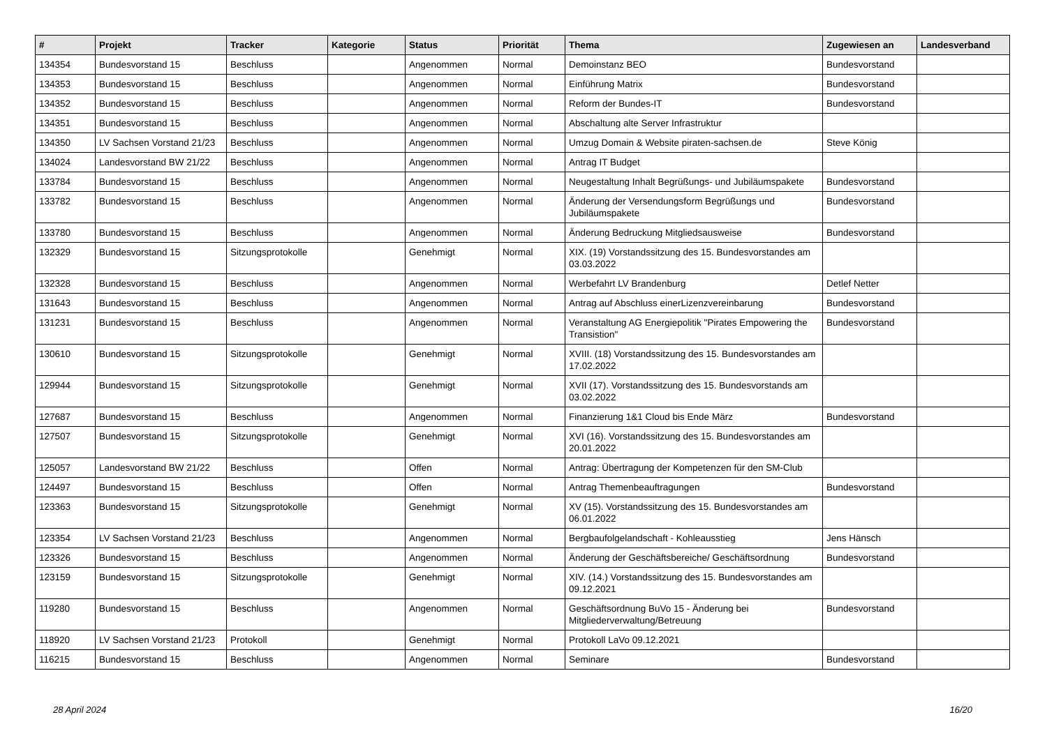| # | Projekt | Tracker | Kategorie | Status | Priorität | Thema | Zugewiesen an | Landesverband |
| --- | --- | --- | --- | --- | --- | --- | --- | --- |
| 134354 | Bundesvorstand 15 | Beschluss | | Angenommen | Normal | Demoinstanz BEO | Bundesvorstand | |
| 134353 | Bundesvorstand 15 | Beschluss | | Angenommen | Normal | Einführung Matrix | Bundesvorstand | |
| 134352 | Bundesvorstand 15 | Beschluss | | Angenommen | Normal | Reform der Bundes-IT | Bundesvorstand | |
| 134351 | Bundesvorstand 15 | Beschluss | | Angenommen | Normal | Abschaltung alte Server Infrastruktur | | |
| 134350 | LV Sachsen Vorstand 21/23 | Beschluss | | Angenommen | Normal | Umzug Domain & Website piraten-sachsen.de | Steve König | |
| 134024 | Landesvorstand BW 21/22 | Beschluss | | Angenommen | Normal | Antrag IT Budget | | |
| 133784 | Bundesvorstand 15 | Beschluss | | Angenommen | Normal | Neugestaltung Inhalt Begrüßungs- und Jubiläumspakete | Bundesvorstand | |
| 133782 | Bundesvorstand 15 | Beschluss | | Angenommen | Normal | Änderung der Versendungsform Begrüßungs und Jubiläumspakete | Bundesvorstand | |
| 133780 | Bundesvorstand 15 | Beschluss | | Angenommen | Normal | Änderung Bedruckung Mitgliedsausweise | Bundesvorstand | |
| 132329 | Bundesvorstand 15 | Sitzungsprotokolle | | Genehmigt | Normal | XIX. (19) Vorstandssitzung des 15. Bundesvorstandes am 03.03.2022 | | |
| 132328 | Bundesvorstand 15 | Beschluss | | Angenommen | Normal | Werbefahrt LV Brandenburg | Detlef Netter | |
| 131643 | Bundesvorstand 15 | Beschluss | | Angenommen | Normal | Antrag auf Abschluss einerLizenzvereinbarung | Bundesvorstand | |
| 131231 | Bundesvorstand 15 | Beschluss | | Angenommen | Normal | Veranstaltung AG Energiepolitik "Pirates Empowering the Transistion" | Bundesvorstand | |
| 130610 | Bundesvorstand 15 | Sitzungsprotokolle | | Genehmigt | Normal | XVIII. (18) Vorstandssitzung des 15. Bundesvorstandes am 17.02.2022 | | |
| 129944 | Bundesvorstand 15 | Sitzungsprotokolle | | Genehmigt | Normal | XVII (17). Vorstandssitzung des 15. Bundesvorstands am 03.02.2022 | | |
| 127687 | Bundesvorstand 15 | Beschluss | | Angenommen | Normal | Finanzierung 1&1 Cloud bis Ende März | Bundesvorstand | |
| 127507 | Bundesvorstand 15 | Sitzungsprotokolle | | Genehmigt | Normal | XVI (16). Vorstandssitzung des 15. Bundesvorstandes am 20.01.2022 | | |
| 125057 | Landesvorstand BW 21/22 | Beschluss | | Offen | Normal | Antrag: Übertragung der Kompetenzen für den SM-Club | | |
| 124497 | Bundesvorstand 15 | Beschluss | | Offen | Normal | Antrag Themenbeauftragungen | Bundesvorstand | |
| 123363 | Bundesvorstand 15 | Sitzungsprotokolle | | Genehmigt | Normal | XV (15). Vorstandssitzung des 15. Bundesvorstandes am 06.01.2022 | | |
| 123354 | LV Sachsen Vorstand 21/23 | Beschluss | | Angenommen | Normal | Bergbaufolgelandschaft - Kohleausstieg | Jens Hänsch | |
| 123326 | Bundesvorstand 15 | Beschluss | | Angenommen | Normal | Änderung der Geschäftsbereiche/ Geschäftsordnung | Bundesvorstand | |
| 123159 | Bundesvorstand 15 | Sitzungsprotokolle | | Genehmigt | Normal | XIV. (14.) Vorstandssitzung des 15. Bundesvorstandes am 09.12.2021 | | |
| 119280 | Bundesvorstand 15 | Beschluss | | Angenommen | Normal | Geschäftsordnung BuVo 15 - Änderung bei Mitgliederverwaltung/Betreuung | Bundesvorstand | |
| 118920 | LV Sachsen Vorstand 21/23 | Protokoll | | Genehmigt | Normal | Protokoll LaVo 09.12.2021 | | |
| 116215 | Bundesvorstand 15 | Beschluss | | Angenommen | Normal | Seminare | Bundesvorstand | |
28 April 2024 16/20